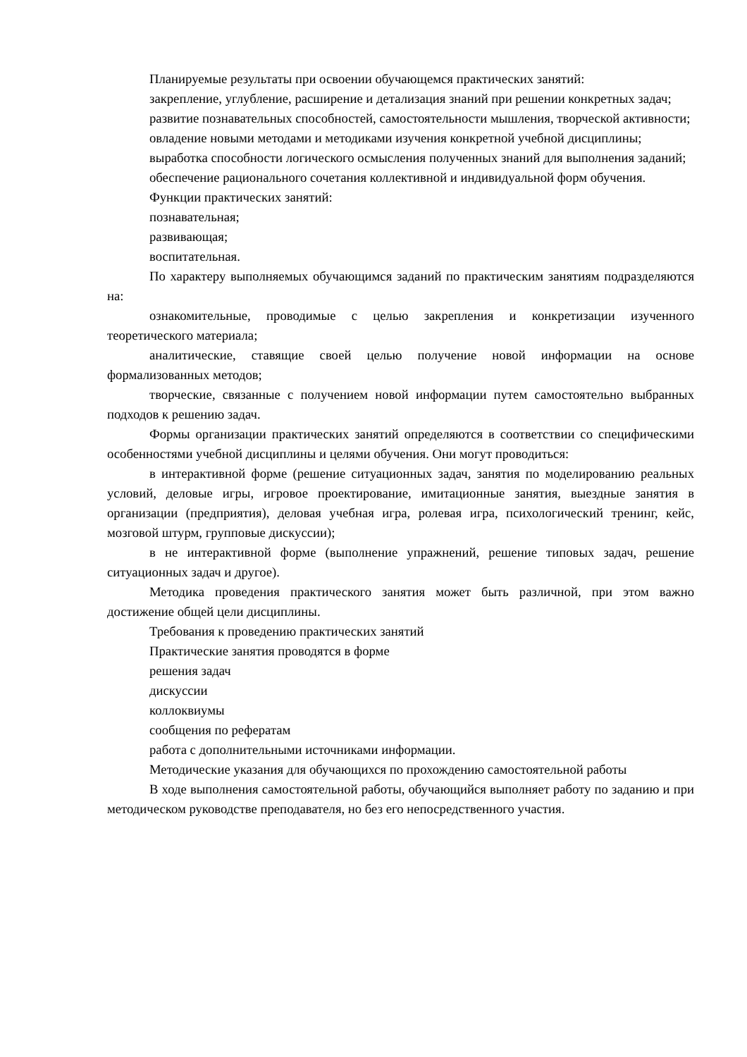Планируемые результаты при освоении обучающемся практических занятий:
закрепление, углубление, расширение и детализация знаний при решении конкретных задач;
развитие познавательных способностей, самостоятельности мышления, творческой активности;
овладение новыми методами и методиками изучения конкретной учебной дисциплины;
выработка способности логического осмысления полученных знаний для выполнения заданий;
обеспечение рационального сочетания коллективной и индивидуальной форм обучения.
Функции практических занятий:
познавательная;
развивающая;
воспитательная.
По характеру выполняемых обучающимся заданий по практическим занятиям подразделяются на:
ознакомительные, проводимые с целью закрепления и конкретизации изученного теоретического материала;
аналитические, ставящие своей целью получение новой информации на основе формализованных методов;
творческие, связанные с получением новой информации путем самостоятельно выбранных подходов к решению задач.
Формы организации практических занятий определяются в соответствии со специфическими особенностями учебной дисциплины и целями обучения. Они могут проводиться:
в интерактивной форме (решение ситуационных задач, занятия по моделированию реальных условий, деловые игры, игровое проектирование, имитационные занятия, выездные занятия в организации (предприятия), деловая учебная игра, ролевая игра, психологический тренинг, кейс, мозговой штурм, групповые дискуссии);
в не интерактивной форме (выполнение упражнений, решение типовых задач, решение ситуационных задач и другое).
Методика проведения практического занятия может быть различной, при этом важно достижение общей цели дисциплины.
Требования к проведению практических занятий
Практические занятия проводятся в форме
решения задач
дискуссии
коллоквиумы
сообщения по рефератам
работа с дополнительными источниками информации.
Методические указания для обучающихся по прохождению самостоятельной работы
В ходе выполнения самостоятельной работы, обучающийся выполняет работу по заданию и при методическом руководстве преподавателя, но без его непосредственного участия.